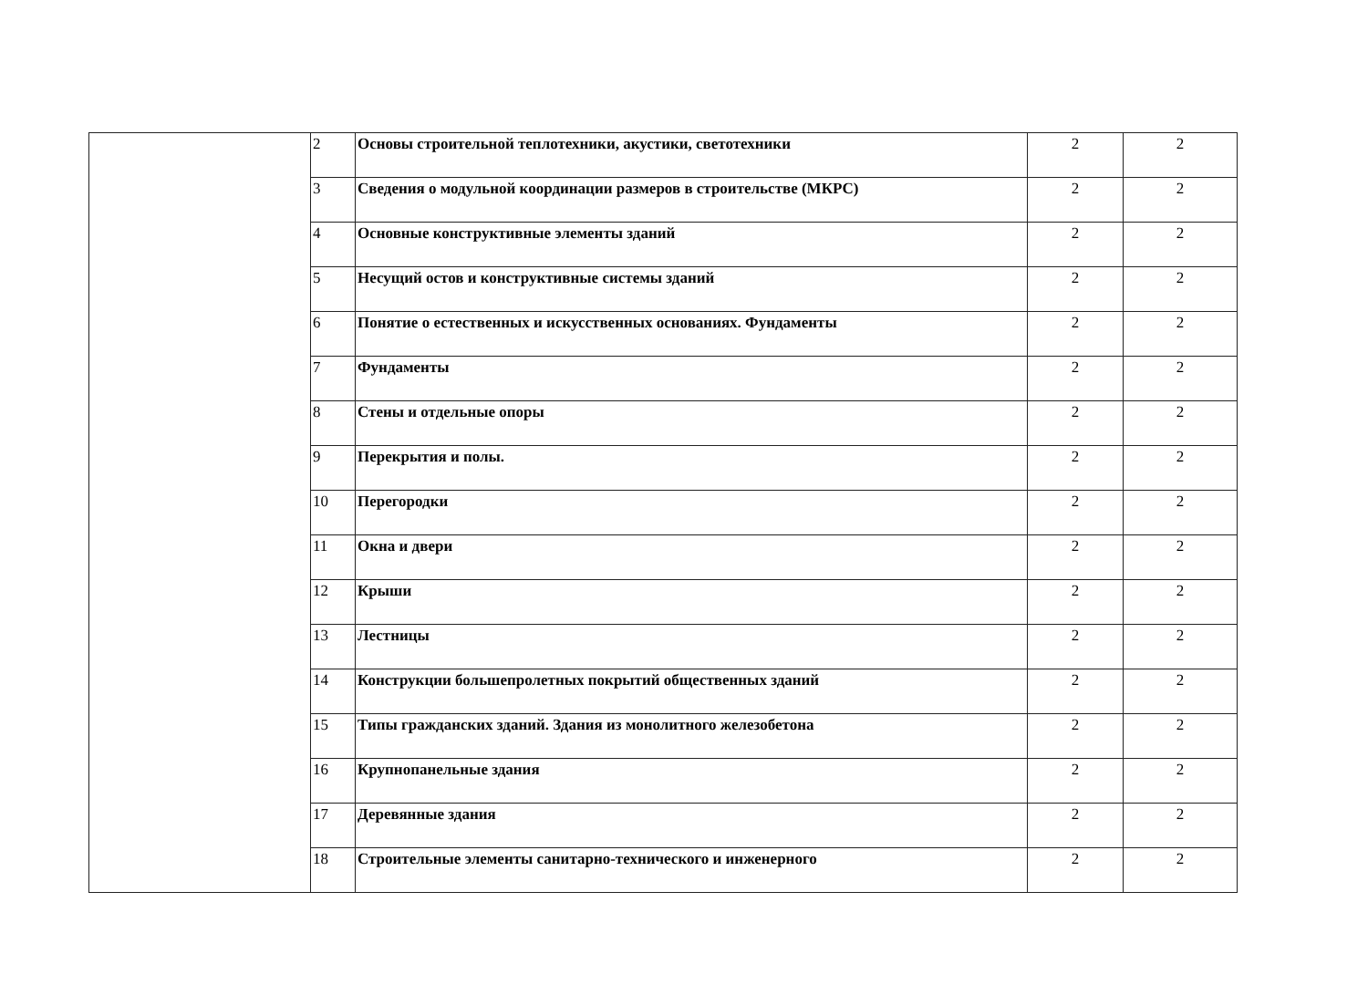| | 2 | Основы строительной теплотехники, акустики, светотехники | 2 | 2 |
| | 3 | Сведения о модульной координации размеров в строительстве (МКРС) | 2 | 2 |
| | 4 | Основные конструктивные элементы зданий | 2 | 2 |
| | 5 | Несущий остов и конструктивные системы зданий | 2 | 2 |
| | 6 | Понятие о естественных и искусственных основаниях. Фундаменты | 2 | 2 |
| | 7 | Фундаменты | 2 | 2 |
| | 8 | Стены и отдельные опоры | 2 | 2 |
| | 9 | Перекрытия и полы. | 2 | 2 |
| | 10 | Перегородки | 2 | 2 |
| | 11 | Окна и двери | 2 | 2 |
| | 12 | Крыши | 2 | 2 |
| | 13 | Лестницы | 2 | 2 |
| | 14 | Конструкции большепролетных покрытий общественных зданий | 2 | 2 |
| | 15 | Типы гражданских зданий. Здания из монолитного железобетона | 2 | 2 |
| | 16 | Крупнопанельные здания | 2 | 2 |
| | 17 | Деревянные здания | 2 | 2 |
| | 18 | Строительные элементы санитарно-технического и инженерного | 2 | 2 |